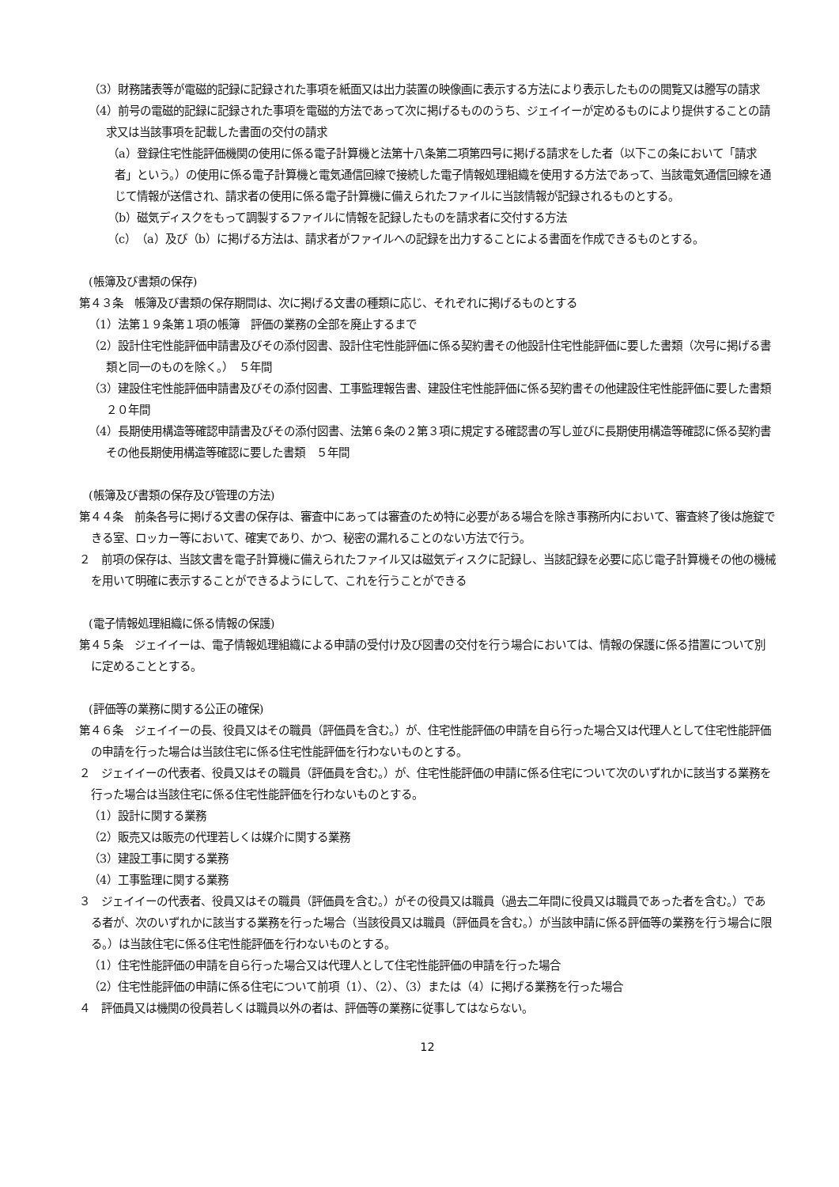（3）財務諸表等が電磁的記録に記録された事項を紙面又は出力装置の映像画に表示する方法により表示したものの閲覧又は謄写の請求
（4）前号の電磁的記録に記録された事項を電磁的方法であって次に掲げるもののうち、ジェイイーが定めるものにより提供することの請求又は当該事項を記載した書面の交付の請求
（a）登録住宅性能評価機関の使用に係る電子計算機と法第十八条第二項第四号に掲げる請求をした者（以下この条において「請求者」という。）の使用に係る電子計算機と電気通信回線で接続した電子情報処理組織を使用する方法であって、当該電気通信回線を通じて情報が送信され、請求者の使用に係る電子計算機に備えられたファイルに当該情報が記録されるものとする。
（b）磁気ディスクをもって調製するファイルに情報を記録したものを請求者に交付する方法
（c）（a）及び（b）に掲げる方法は、請求者がファイルへの記録を出力することによる書面を作成できるものとする。
(帳簿及び書類の保存)
第４３条　帳簿及び書類の保存期間は、次に掲げる文書の種類に応じ、それぞれに掲げるものとする
（1）法第１９条第１項の帳簿　評価の業務の全部を廃止するまで
（2）設計住宅性能評価申請書及びその添付図書、設計住宅性能評価に係る契約書その他設計住宅性能評価に要した書類（次号に掲げる書類と同一のものを除く。）　５年間
（3）建設住宅性能評価申請書及びその添付図書、工事監理報告書、建設住宅性能評価に係る契約書その他建設住宅性能評価に要した書類　２０年間
（4）長期使用構造等確認申請書及びその添付図書、法第６条の２第３項に規定する確認書の写し並びに長期使用構造等確認に係る契約書その他長期使用構造等確認に要した書類　５年間
(帳簿及び書類の保存及び管理の方法)
第４４条　前条各号に掲げる文書の保存は、審査中にあっては審査のため特に必要がある場合を除き事務所内において、審査終了後は施錠できる室、ロッカー等において、確実であり、かつ、秘密の漏れることのない方法で行う。
２　前項の保存は、当該文書を電子計算機に備えられたファイル又は磁気ディスクに記録し、当該記録を必要に応じ電子計算機その他の機械を用いて明確に表示することができるようにして、これを行うことができる
(電子情報処理組織に係る情報の保護)
第４５条　ジェイイーは、電子情報処理組織による申請の受付け及び図書の交付を行う場合においては、情報の保護に係る措置について別に定めることとする。
(評価等の業務に関する公正の確保)
第４６条　ジェイイーの長、役員又はその職員（評価員を含む。）が、住宅性能評価の申請を自ら行った場合又は代理人として住宅性能評価の申請を行った場合は当該住宅に係る住宅性能評価を行わないものとする。
２　ジェイイーの代表者、役員又はその職員（評価員を含む。）が、住宅性能評価の申請に係る住宅について次のいずれかに該当する業務を行った場合は当該住宅に係る住宅性能評価を行わないものとする。
（1）設計に関する業務
（2）販売又は販売の代理若しくは媒介に関する業務
（3）建設工事に関する業務
（4）工事監理に関する業務
３　ジェイイーの代表者、役員又はその職員（評価員を含む。）がその役員又は職員（過去二年間に役員又は職員であった者を含む。）である者が、次のいずれかに該当する業務を行った場合（当該役員又は職員（評価員を含む。）が当該申請に係る評価等の業務を行う場合に限る。）は当該住宅に係る住宅性能評価を行わないものとする。
（1）住宅性能評価の申請を自ら行った場合又は代理人として住宅性能評価の申請を行った場合
（2）住宅性能評価の申請に係る住宅について前項（1）、（2）、（3）または（4）に掲げる業務を行った場合
４　評価員又は機関の役員若しくは職員以外の者は、評価等の業務に従事してはならない。
12